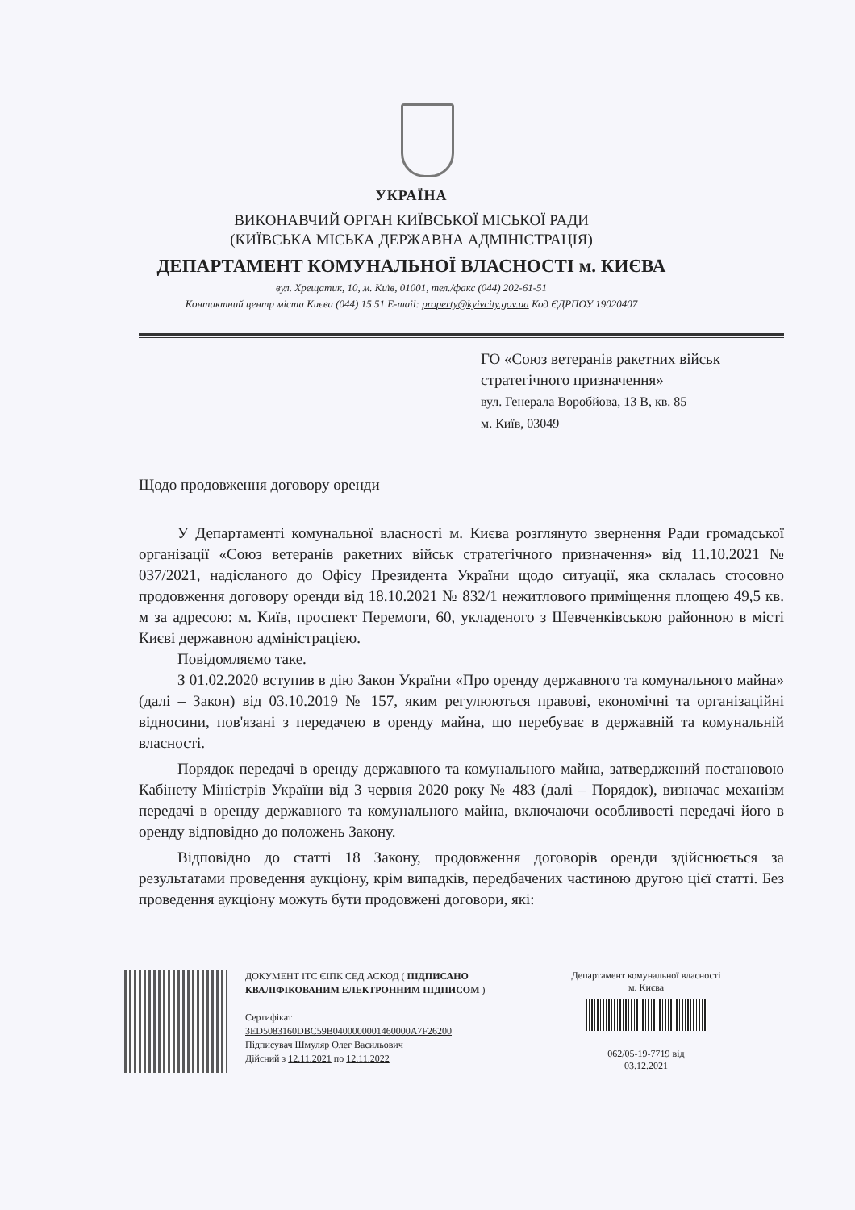УКРАЇНА
ВИКОНАВЧИЙ ОРГАН КИЇВСЬКОЇ МІСЬКОЇ РАДИ
(КИЇВСЬКА МІСЬКА ДЕРЖАВНА АДМІНІСТРАЦІЯ)
ДЕПАРТАМЕНТ КОМУНАЛЬНОЇ ВЛАСНОСТІ м. КИЄВА
вул. Хрещатик, 10, м. Київ, 01001, тел./факс (044) 202-61-51
Контактний центр міста Києва (044) 15 51 E-mail: property@kyivcity.gov.ua Код ЄДРПОУ 19020407
ГО «Союз ветеранів ракетних військ
стратегічного призначення»
вул. Генерала Воробйова, 13 В, кв. 85
м. Київ, 03049
Щодо продовження договору оренди
У Департаменті комунальної власності м. Києва розглянуто звернення Ради громадської організації «Союз ветеранів ракетних військ стратегічного призначення» від 11.10.2021 № 037/2021, надісланого до Офісу Президента України щодо ситуації, яка склалась стосовно продовження договору оренди від 18.10.2021 № 832/1 нежитлового приміщення площею 49,5 кв. м за адресою: м. Київ, проспект Перемоги, 60, укладеного з Шевченківською районною в місті Києві державною адміністрацією.
Повідомляємо таке.
З 01.02.2020 вступив в дію Закон України «Про оренду державного та комунального майна» (далі – Закон) від 03.10.2019 № 157, яким регулюються правові, економічні та організаційні відносини, пов'язані з передачею в оренду майна, що перебуває в державній та комунальній власності.
Порядок передачі в оренду державного та комунального майна, затверджений постановою Кабінету Міністрів України від 3 червня 2020 року № 483 (далі – Порядок), визначає механізм передачі в оренду державного та комунального майна, включаючи особливості передачі його в оренду відповідно до положень Закону.
Відповідно до статті 18 Закону, продовження договорів оренди здійснюється за результатами проведення аукціону, крім випадків, передбачених частиною другою цієї статті. Без проведення аукціону можуть бути продовжені договори, які:
ДОКУМЕНТ ІТС ЄІПК СЕД АСКОД ( ПІДПИСАНО КВАЛІФІКОВАНИМ ЕЛЕКТРОННИМ ПІДПИСОМ )
Сертифікат
3ED5083160DBC59B0400000001460000A7F26200
Підписувач Шмуляр Олег Васильович
Дійсний з 12.11.2021 по 12.11.2022
Департамент комунальної власності м. Києва
062/05-19-7719 від
03.12.2021